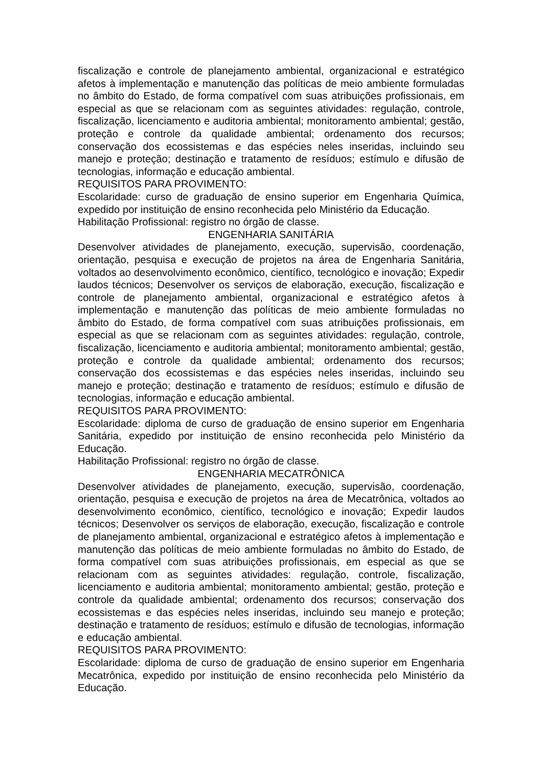fiscalização e controle de planejamento ambiental, organizacional e estratégico afetos à implementação e manutenção das políticas de meio ambiente formuladas no âmbito do Estado, de forma compatível com suas atribuições profissionais, em especial as que se relacionam com as seguintes atividades: regulação, controle, fiscalização, licenciamento e auditoria ambiental; monitoramento ambiental; gestão, proteção e controle da qualidade ambiental; ordenamento dos recursos; conservação dos ecossistemas e das espécies neles inseridas, incluindo seu manejo e proteção; destinação e tratamento de resíduos; estímulo e difusão de tecnologias, informação e educação ambiental.
REQUISITOS PARA PROVIMENTO:
Escolaridade: curso de graduação de ensino superior em Engenharia Química, expedido por instituição de ensino reconhecida pelo Ministério da Educação.
Habilitação Profissional: registro no órgão de classe.
ENGENHARIA SANITÁRIA
Desenvolver atividades de planejamento, execução, supervisão, coordenação, orientação, pesquisa e execução de projetos na área de Engenharia Sanitária, voltados ao desenvolvimento econômico, científico, tecnológico e inovação; Expedir laudos técnicos; Desenvolver os serviços de elaboração, execução, fiscalização e controle de planejamento ambiental, organizacional e estratégico afetos à implementação e manutenção das políticas de meio ambiente formuladas no âmbito do Estado, de forma compatível com suas atribuições profissionais, em especial as que se relacionam com as seguintes atividades: regulação, controle, fiscalização, licenciamento e auditoria ambiental; monitoramento ambiental; gestão, proteção e controle da qualidade ambiental; ordenamento dos recursos; conservação dos ecossistemas e das espécies neles inseridas, incluindo seu manejo e proteção; destinação e tratamento de resíduos; estímulo e difusão de tecnologias, informação e educação ambiental.
REQUISITOS PARA PROVIMENTO:
Escolaridade: diploma de curso de graduação de ensino superior em Engenharia Sanitária, expedido por instituição de ensino reconhecida pelo Ministério da Educação.
Habilitação Profissional: registro no órgão de classe.
ENGENHARIA MECATRÔNICA
Desenvolver atividades de planejamento, execução, supervisão, coordenação, orientação, pesquisa e execução de projetos na área de Mecatrônica, voltados ao desenvolvimento econômico, científico, tecnológico e inovação; Expedir laudos técnicos; Desenvolver os serviços de elaboração, execução, fiscalização e controle de planejamento ambiental, organizacional e estratégico afetos à implementação e manutenção das políticas de meio ambiente formuladas no âmbito do Estado, de forma compatível com suas atribuições profissionais, em especial as que se relacionam com as seguintes atividades: regulação, controle, fiscalização, licenciamento e auditoria ambiental; monitoramento ambiental; gestão, proteção e controle da qualidade ambiental; ordenamento dos recursos; conservação dos ecossistemas e das espécies neles inseridas, incluindo seu manejo e proteção; destinação e tratamento de resíduos; estímulo e difusão de tecnologias, informação e educação ambiental.
REQUISITOS PARA PROVIMENTO:
Escolaridade: diploma de curso de graduação de ensino superior em Engenharia Mecatrônica, expedido por instituição de ensino reconhecida pelo Ministério da Educação.